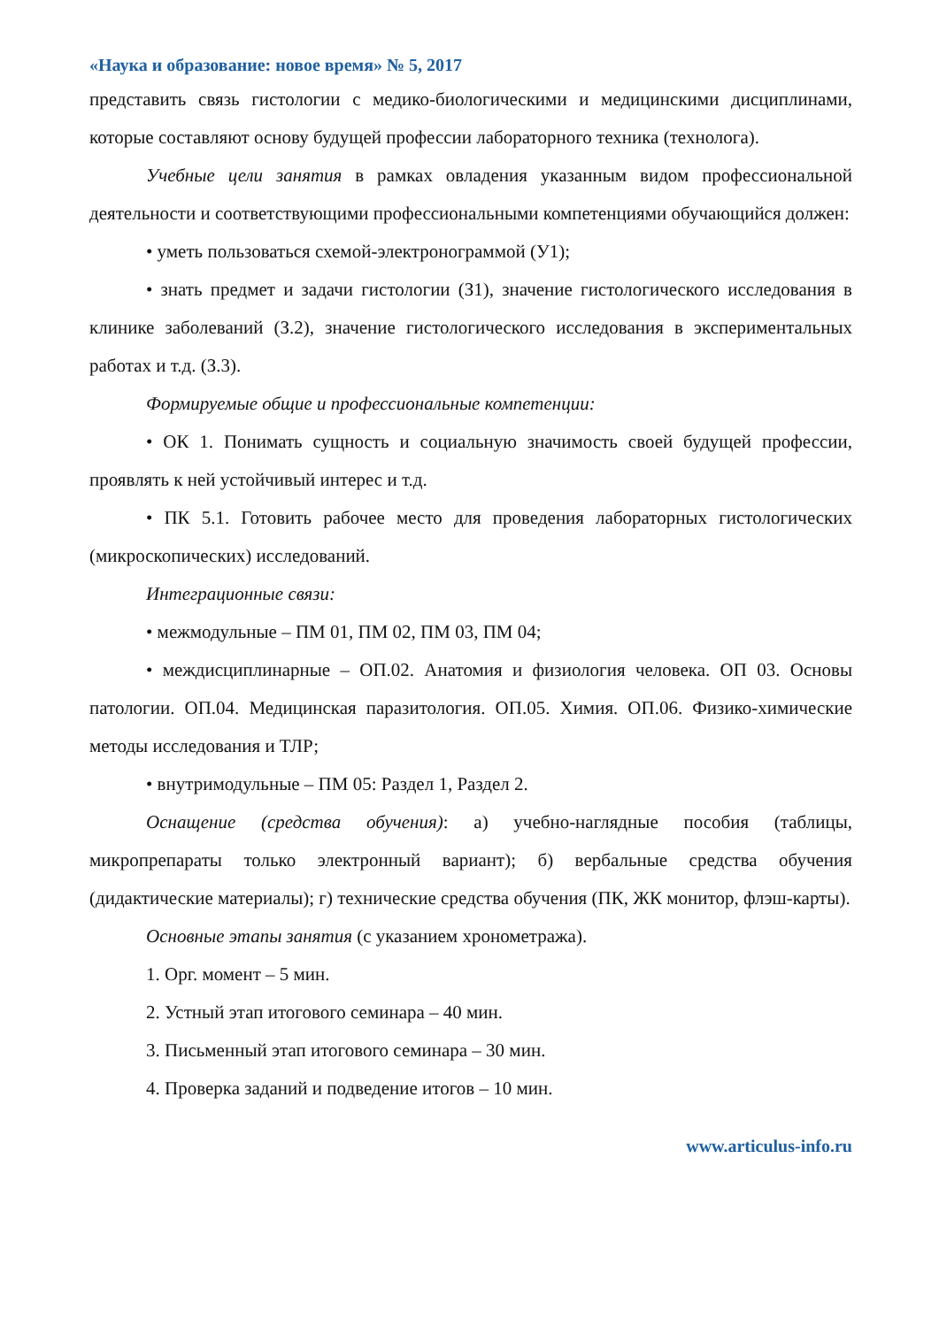«Наука и образование: новое время» № 5, 2017
представить связь гистологии с медико-биологическими и медицинскими дисциплинами, которые составляют основу будущей профессии лабораторного техника (технолога).
Учебные цели занятия в рамках овладения указанным видом профессиональной деятельности и соответствующими профессиональными компетенциями обучающийся должен:
• уметь пользоваться схемой-электронограммой (У1);
• знать предмет и задачи гистологии (З1), значение гистологического исследования в клинике заболеваний (З.2), значение гистологического исследования в экспериментальных работах и т.д. (З.3).
Формируемые общие и профессиональные компетенции:
• ОК 1. Понимать сущность и социальную значимость своей будущей профессии, проявлять к ней устойчивый интерес и т.д.
• ПК 5.1. Готовить рабочее место для проведения лабораторных гистологических (микроскопических) исследований.
Интеграционные связи:
• межмодульные – ПМ 01, ПМ 02, ПМ 03, ПМ 04;
• междисциплинарные – ОП.02. Анатомия и физиология человека. ОП 03. Основы патологии. ОП.04. Медицинская паразитология. ОП.05. Химия. ОП.06. Физико-химические методы исследования и ТЛР;
• внутримодульные – ПМ 05: Раздел 1, Раздел 2.
Оснащение (средства обучения): а) учебно-наглядные пособия (таблицы, микропрепараты только электронный вариант); б) вербальные средства обучения (дидактические материалы); г) технические средства обучения (ПК, ЖК монитор, флэш-карты).
Основные этапы занятия (с указанием хронометража).
1. Орг. момент – 5 мин.
2. Устный этап итогового семинара – 40 мин.
3. Письменный этап итогового семинара – 30 мин.
4. Проверка заданий и подведение итогов – 10 мин.
www.articulus-info.ru